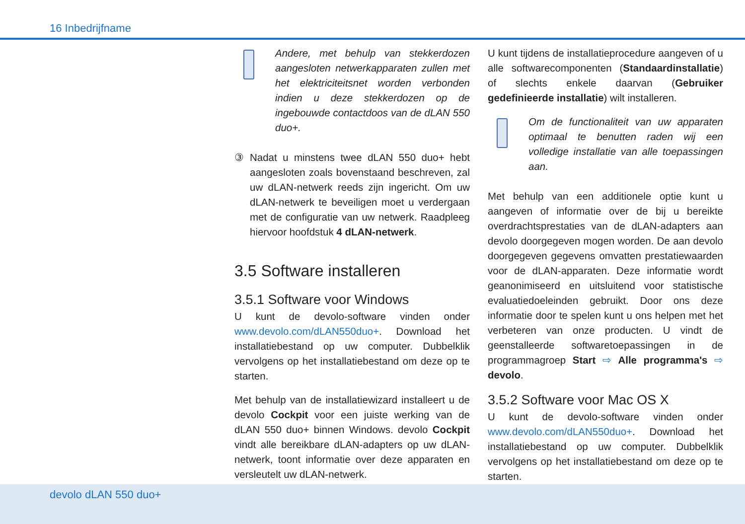16 Inbedrijfname
Andere, met behulp van stekkerdozen aangesloten netwerkapparaten zullen met het elektriciteitsnet worden verbonden indien u deze stekkerdozen op de ingebouwde contactdoos van de dLAN 550 duo+.
③ Nadat u minstens twee dLAN 550 duo+ hebt aangesloten zoals bovenstaand beschreven, zal uw dLAN-netwerk reeds zijn ingericht. Om uw dLAN-netwerk te beveiligen moet u verdergaan met de configuratie van uw netwerk. Raadpleeg hiervoor hoofdstuk 4 dLAN-netwerk.
3.5 Software installeren
3.5.1 Software voor Windows
U kunt de devolo-software vinden onder www.devolo.com/dLAN550duo+. Download het installatiebestand op uw computer. Dubbelklik vervolgens op het installatiebestand om deze op te starten.
Met behulp van de installatiewizard installeert u de devolo Cockpit voor een juiste werking van de dLAN 550 duo+ binnen Windows. devolo Cockpit vindt alle bereikbare dLAN-adapters op uw dLAN-netwerk, toont informatie over deze apparaten en versleutelt uw dLAN-netwerk.
U kunt tijdens de installatieprocedure aangeven of u alle softwarecomponenten (Standaardinstallatie) of slechts enkele daarvan (Gebruiker gedefinieerde installatie) wilt installeren.
Om de functionaliteit van uw apparaten optimaal te benutten raden wij een volledige installatie van alle toepassingen aan.
Met behulp van een additionele optie kunt u aangeven of informatie over de bij u bereikte overdrachtsprestaties van de dLAN-adapters aan devolo doorgegeven mogen worden. De aan devolo doorgegeven gegevens omvatten prestatiewaarden voor de dLAN-apparaten. Deze informatie wordt geanonimiseerd en uitsluitend voor statistische evaluatiedoeleinden gebruikt. Door ons deze informatie door te spelen kunt u ons helpen met het verbeteren van onze producten. U vindt de geenstalleerde softwaretoepassingen in de programmagroep Start ⇨ Alle programma's ⇨ devolo.
3.5.2 Software voor Mac OS X
U kunt de devolo-software vinden onder www.devolo.com/dLAN550duo+. Download het installatiebestand op uw computer. Dubbelklik vervolgens op het installatiebestand om deze op te starten.
devolo dLAN 550 duo+